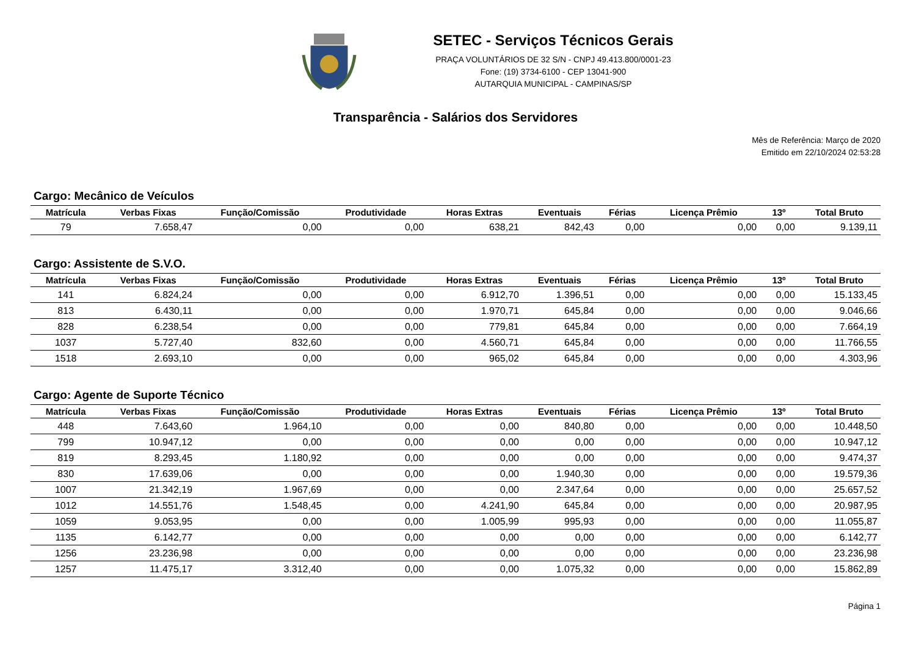SETEC - Serviços Técnicos Gerais
PRAÇA VOLUNTÁRIOS DE 32 S/N - CNPJ 49.413.800/0001-23
Fone: (19) 3734-6100 - CEP 13041-900
AUTARQUIA MUNICIPAL - CAMPINAS/SP
Transparência - Salários dos Servidores
Mês de Referência: Março de 2020
Emitido em 22/10/2024 02:53:28
Cargo: Mecânico de Veículos
| Matrícula | Verbas Fixas | Função/Comissão | Produtividade | Horas Extras | Eventuais | Férias | Licença Prêmio | 13º | Total Bruto |
| --- | --- | --- | --- | --- | --- | --- | --- | --- | --- |
| 79 | 7.658,47 | 0,00 | 0,00 | 638,21 | 842,43 | 0,00 | 0,00 | 0,00 | 9.139,11 |
Cargo: Assistente de S.V.O.
| Matrícula | Verbas Fixas | Função/Comissão | Produtividade | Horas Extras | Eventuais | Férias | Licença Prêmio | 13º | Total Bruto |
| --- | --- | --- | --- | --- | --- | --- | --- | --- | --- |
| 141 | 6.824,24 | 0,00 | 0,00 | 6.912,70 | 1.396,51 | 0,00 | 0,00 | 0,00 | 15.133,45 |
| 813 | 6.430,11 | 0,00 | 0,00 | 1.970,71 | 645,84 | 0,00 | 0,00 | 0,00 | 9.046,66 |
| 828 | 6.238,54 | 0,00 | 0,00 | 779,81 | 645,84 | 0,00 | 0,00 | 0,00 | 7.664,19 |
| 1037 | 5.727,40 | 832,60 | 0,00 | 4.560,71 | 645,84 | 0,00 | 0,00 | 0,00 | 11.766,55 |
| 1518 | 2.693,10 | 0,00 | 0,00 | 965,02 | 645,84 | 0,00 | 0,00 | 0,00 | 4.303,96 |
Cargo: Agente de Suporte Técnico
| Matrícula | Verbas Fixas | Função/Comissão | Produtividade | Horas Extras | Eventuais | Férias | Licença Prêmio | 13º | Total Bruto |
| --- | --- | --- | --- | --- | --- | --- | --- | --- | --- |
| 448 | 7.643,60 | 1.964,10 | 0,00 | 0,00 | 840,80 | 0,00 | 0,00 | 0,00 | 10.448,50 |
| 799 | 10.947,12 | 0,00 | 0,00 | 0,00 | 0,00 | 0,00 | 0,00 | 0,00 | 10.947,12 |
| 819 | 8.293,45 | 1.180,92 | 0,00 | 0,00 | 0,00 | 0,00 | 0,00 | 0,00 | 9.474,37 |
| 830 | 17.639,06 | 0,00 | 0,00 | 0,00 | 1.940,30 | 0,00 | 0,00 | 0,00 | 19.579,36 |
| 1007 | 21.342,19 | 1.967,69 | 0,00 | 0,00 | 2.347,64 | 0,00 | 0,00 | 0,00 | 25.657,52 |
| 1012 | 14.551,76 | 1.548,45 | 0,00 | 4.241,90 | 645,84 | 0,00 | 0,00 | 0,00 | 20.987,95 |
| 1059 | 9.053,95 | 0,00 | 0,00 | 1.005,99 | 995,93 | 0,00 | 0,00 | 0,00 | 11.055,87 |
| 1135 | 6.142,77 | 0,00 | 0,00 | 0,00 | 0,00 | 0,00 | 0,00 | 0,00 | 6.142,77 |
| 1256 | 23.236,98 | 0,00 | 0,00 | 0,00 | 0,00 | 0,00 | 0,00 | 0,00 | 23.236,98 |
| 1257 | 11.475,17 | 3.312,40 | 0,00 | 0,00 | 1.075,32 | 0,00 | 0,00 | 0,00 | 15.862,89 |
Página 1